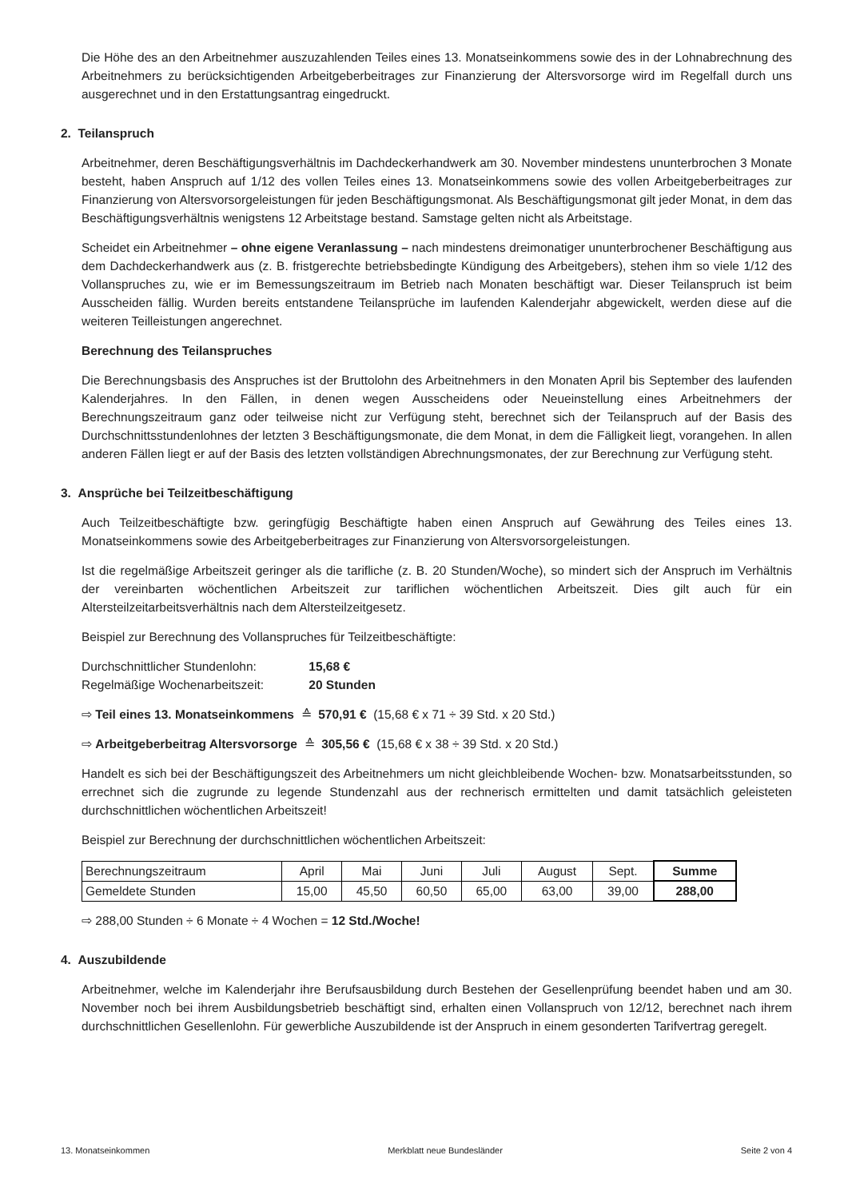Die Höhe des an den Arbeitnehmer auszuzahlenden Teiles eines 13. Monatseinkommens sowie des in der Lohnabrechnung des Arbeitnehmers zu berücksichtigenden Arbeitgeberbeitrages zur Finanzierung der Altersvorsorge wird im Regelfall durch uns ausgerechnet und in den Erstattungsantrag eingedruckt.
2. Teilanspruch
Arbeitnehmer, deren Beschäftigungsverhältnis im Dachdeckerhandwerk am 30. November mindestens ununterbrochen 3 Monate besteht, haben Anspruch auf 1/12 des vollen Teiles eines 13. Monatseinkommens sowie des vollen Arbeitgeberbeitrages zur Finanzierung von Altersvorsorgeleistungen für jeden Beschäftigungsmonat. Als Beschäftigungsmonat gilt jeder Monat, in dem das Beschäftigungsverhältnis wenigstens 12 Arbeitstage bestand. Samstage gelten nicht als Arbeitstage.
Scheidet ein Arbeitnehmer – ohne eigene Veranlassung – nach mindestens dreimonatiger ununterbrochener Beschäftigung aus dem Dachdeckerhandwerk aus (z. B. fristgerechte betriebsbedingte Kündigung des Arbeitgebers), stehen ihm so viele 1/12 des Vollanspruches zu, wie er im Bemessungszeitraum im Betrieb nach Monaten beschäftigt war. Dieser Teilanspruch ist beim Ausscheiden fällig. Wurden bereits entstandene Teilansprüche im laufenden Kalenderjahr abgewickelt, werden diese auf die weiteren Teilleistungen angerechnet.
Berechnung des Teilanspruches
Die Berechnungsbasis des Anspruches ist der Bruttolohn des Arbeitnehmers in den Monaten April bis September des laufenden Kalenderjahres. In den Fällen, in denen wegen Ausscheidens oder Neueinstellung eines Arbeitnehmers der Berechnungszeitraum ganz oder teilweise nicht zur Verfügung steht, berechnet sich der Teilanspruch auf der Basis des Durchschnittsstundenlohnes der letzten 3 Beschäftigungsmonate, die dem Monat, in dem die Fälligkeit liegt, vorangehen. In allen anderen Fällen liegt er auf der Basis des letzten vollständigen Abrechnungsmonates, der zur Berechnung zur Verfügung steht.
3. Ansprüche bei Teilzeitbeschäftigung
Auch Teilzeitbeschäftigte bzw. geringfügig Beschäftigte haben einen Anspruch auf Gewährung des Teiles eines 13. Monatseinkommens sowie des Arbeitgeberbeitrages zur Finanzierung von Altersvorsorgeleistungen.
Ist die regelmäßige Arbeitszeit geringer als die tarifliche (z. B. 20 Stunden/Woche), so mindert sich der Anspruch im Verhältnis der vereinbarten wöchentlichen Arbeitszeit zur tariflichen wöchentlichen Arbeitszeit. Dies gilt auch für ein Altersteilzeitarbeitsverhältnis nach dem Altersteilzeitgesetz.
Beispiel zur Berechnung des Vollanspruches für Teilzeitbeschäftigte:
Durchschnittlicher Stundenlohn: 15,68 €
Regelmäßige Wochenarbeitszeit: 20 Stunden
⇨ Teil eines 13. Monatseinkommens ≙ 570,91 € (15,68 € x 71 ÷ 39 Std. x 20 Std.)
⇨ Arbeitgeberbeitrag Altersvorsorge ≙ 305,56 € (15,68 € x 38 ÷ 39 Std. x 20 Std.)
Handelt es sich bei der Beschäftigungszeit des Arbeitnehmers um nicht gleichbleibende Wochen- bzw. Monatsarbeitsstunden, so errechnet sich die zugrunde zu legende Stundenzahl aus der rechnerisch ermittelten und damit tatsächlich geleisteten durchschnittlichen wöchentlichen Arbeitszeit!
Beispiel zur Berechnung der durchschnittlichen wöchentlichen Arbeitszeit:
| Berechnungszeitraum | April | Mai | Juni | Juli | August | Sept. | Summe |
| Gemeldete Stunden | 15,00 | 45,50 | 60,50 | 65,00 | 63,00 | 39,00 | 288,00 |
⇨ 288,00 Stunden ÷ 6 Monate ÷ 4 Wochen = 12 Std./Woche!
4. Auszubildende
Arbeitnehmer, welche im Kalenderjahr ihre Berufsausbildung durch Bestehen der Gesellenprüfung beendet haben und am 30. November noch bei ihrem Ausbildungsbetrieb beschäftigt sind, erhalten einen Vollanspruch von 12/12, berechnet nach ihrem durchschnittlichen Gesellenlohn. Für gewerbliche Auszubildende ist der Anspruch in einem gesonderten Tarifvertrag geregelt.
13. Monatseinkommen Merkblatt neue Bundesländer Seite 2 von 4